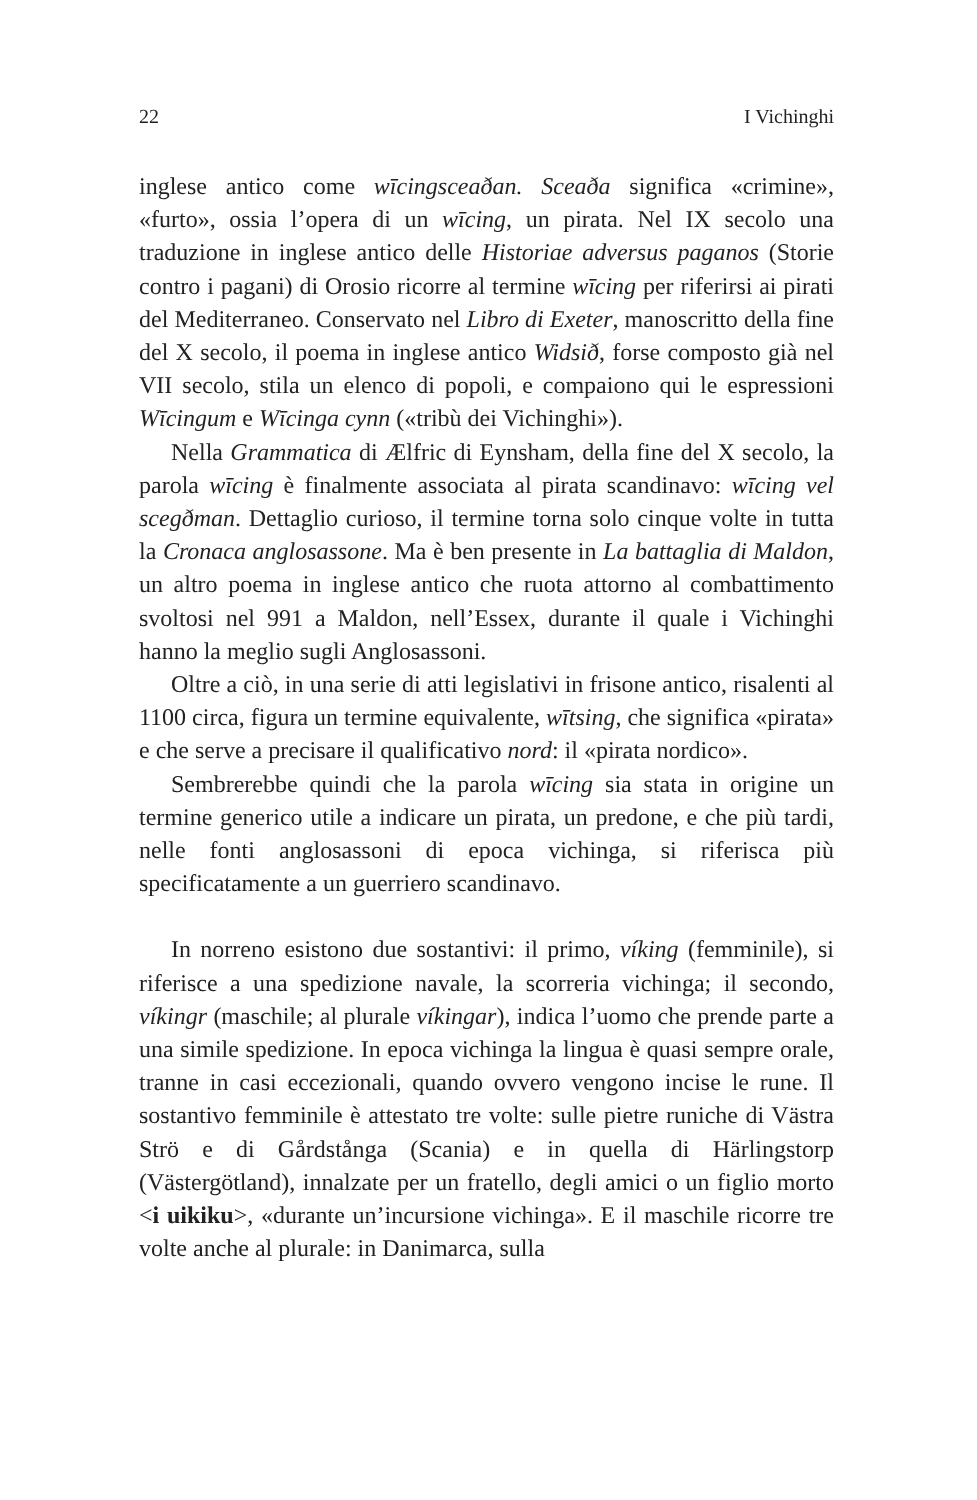22 I Vichinghi
inglese antico come wīcingsceaðan. Sceaða significa «crimine», «furto», ossia l’opera di un wīcing, un pirata. Nel IX secolo una traduzione in inglese antico delle Historiae adversus paganos (Storie contro i pagani) di Orosio ricorre al termine wīcing per riferirsi ai pirati del Mediterraneo. Conservato nel Libro di Exeter, manoscritto della fine del X secolo, il poema in inglese antico Widsið, forse composto già nel VII secolo, stila un elenco di popoli, e compaiono qui le espressioni Wīcingum e Wīcinga cynn («tribù dei Vichinghi»).
Nella Grammatica di Ælfric di Eynsham, della fine del X secolo, la parola wīcing è finalmente associata al pirata scandinavo: wīcing vel scegðman. Dettaglio curioso, il termine torna solo cinque volte in tutta la Cronaca anglosassone. Ma è ben presente in La battaglia di Maldon, un altro poema in inglese antico che ruota attorno al combattimento svoltosi nel 991 a Maldon, nell’Essex, durante il quale i Vichinghi hanno la meglio sugli Anglosassoni.
Oltre a ciò, in una serie di atti legislativi in frisone antico, risalenti al 1100 circa, figura un termine equivalente, wītsing, che significa «pirata» e che serve a precisare il qualificativo nord: il «pirata nordico».
Sembrerebbe quindi che la parola wīcing sia stata in origine un termine generico utile a indicare un pirata, un predone, e che più tardi, nelle fonti anglosassoni di epoca vichinga, si riferisca più specificatamente a un guerriero scandinavo.
In norreno esistono due sostantivi: il primo, víking (femminile), si riferisce a una spedizione navale, la scorreria vichinga; il secondo, víkingr (maschile; al plurale víkingar), indica l’uomo che prende parte a una simile spedizione. In epoca vichinga la lingua è quasi sempre orale, tranne in casi eccezionali, quando ovvero vengono incise le rune. Il sostantivo femminile è attestato tre volte: sulle pietre runiche di Västra Strö e di Gårdstånga (Scania) e in quella di Härlingstorp (Västergötland), innalzate per un fratello, degli amici o un figlio morto <i uikiku>, «durante un’incursione vichinga». E il maschile ricorre tre volte anche al plurale: in Danimarca, sulla